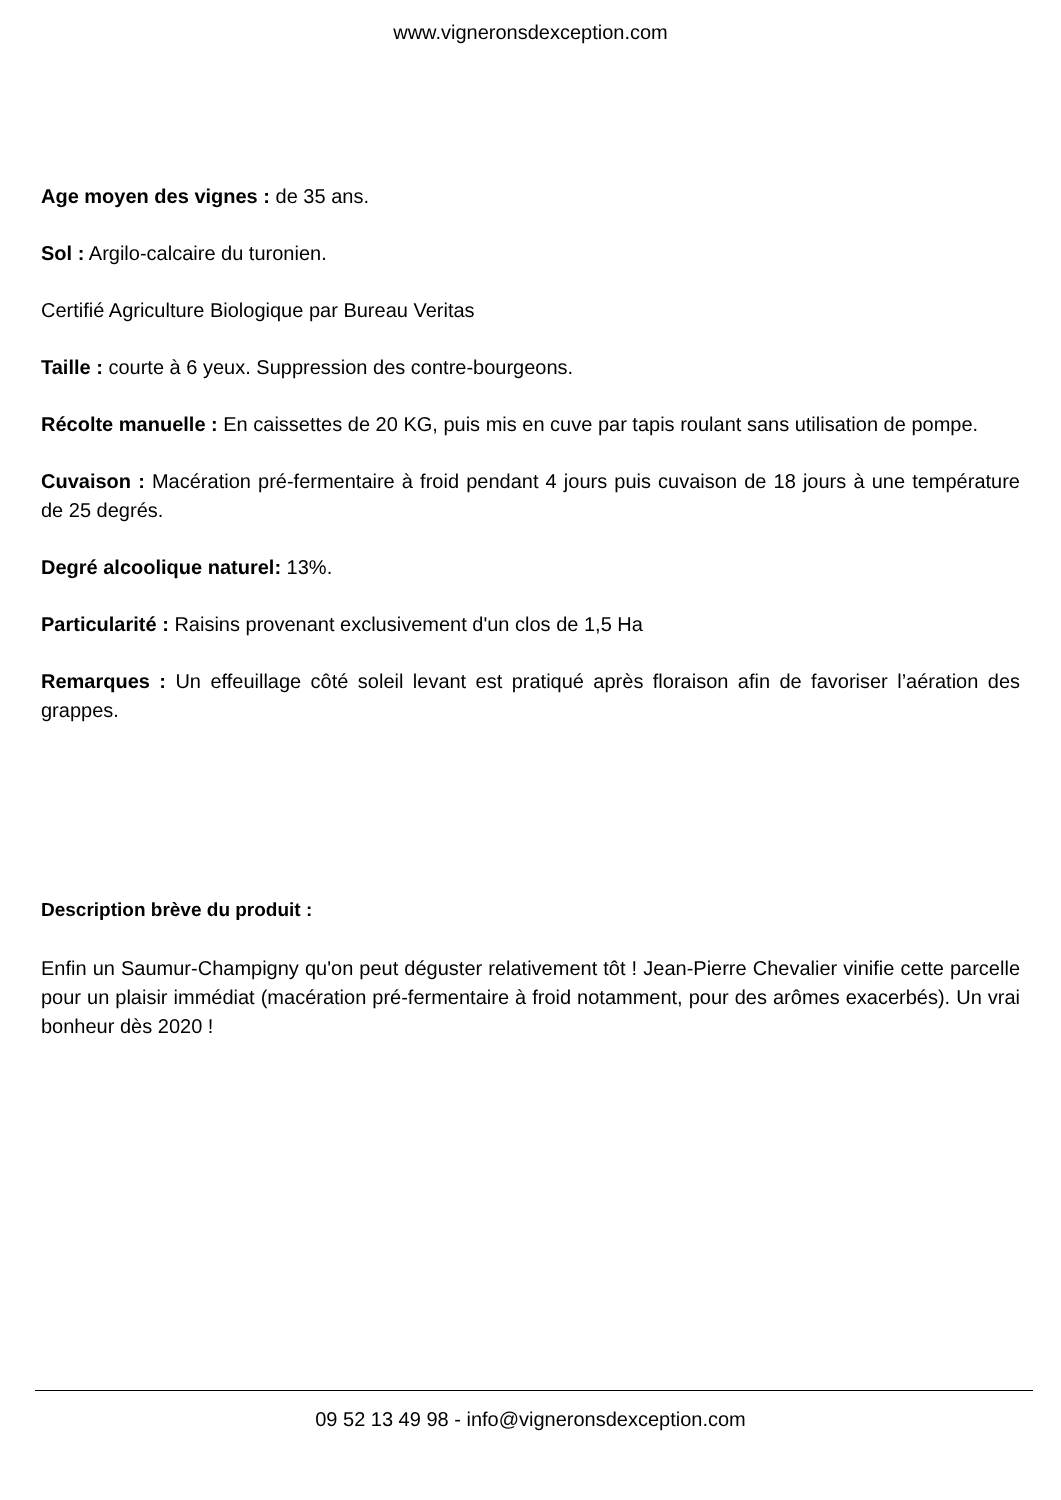www.vigneronsdexception.com
Age moyen des vignes : de 35 ans.
Sol : Argilo-calcaire du turonien.
Certifié Agriculture Biologique par Bureau Veritas
Taille : courte à 6 yeux. Suppression des contre-bourgeons.
Récolte manuelle : En caissettes de 20 KG, puis mis en cuve par tapis roulant sans utilisation de pompe.
Cuvaison : Macération pré-fermentaire à froid pendant 4 jours puis cuvaison de 18 jours à une température de 25 degrés.
Degré alcoolique naturel: 13%.
Particularité : Raisins provenant exclusivement d'un clos de 1,5 Ha
Remarques : Un effeuillage côté soleil levant est pratiqué après floraison afin de favoriser l’aération des grappes.
Description brève du produit :
Enfin un Saumur-Champigny qu'on peut déguster relativement tôt ! Jean-Pierre Chevalier vinifie cette parcelle pour un plaisir immédiat (macération pré-fermentaire à froid notamment, pour des arômes exacerbés). Un vrai bonheur dès 2020 !
09 52 13 49 98 - info@vigneronsdexception.com